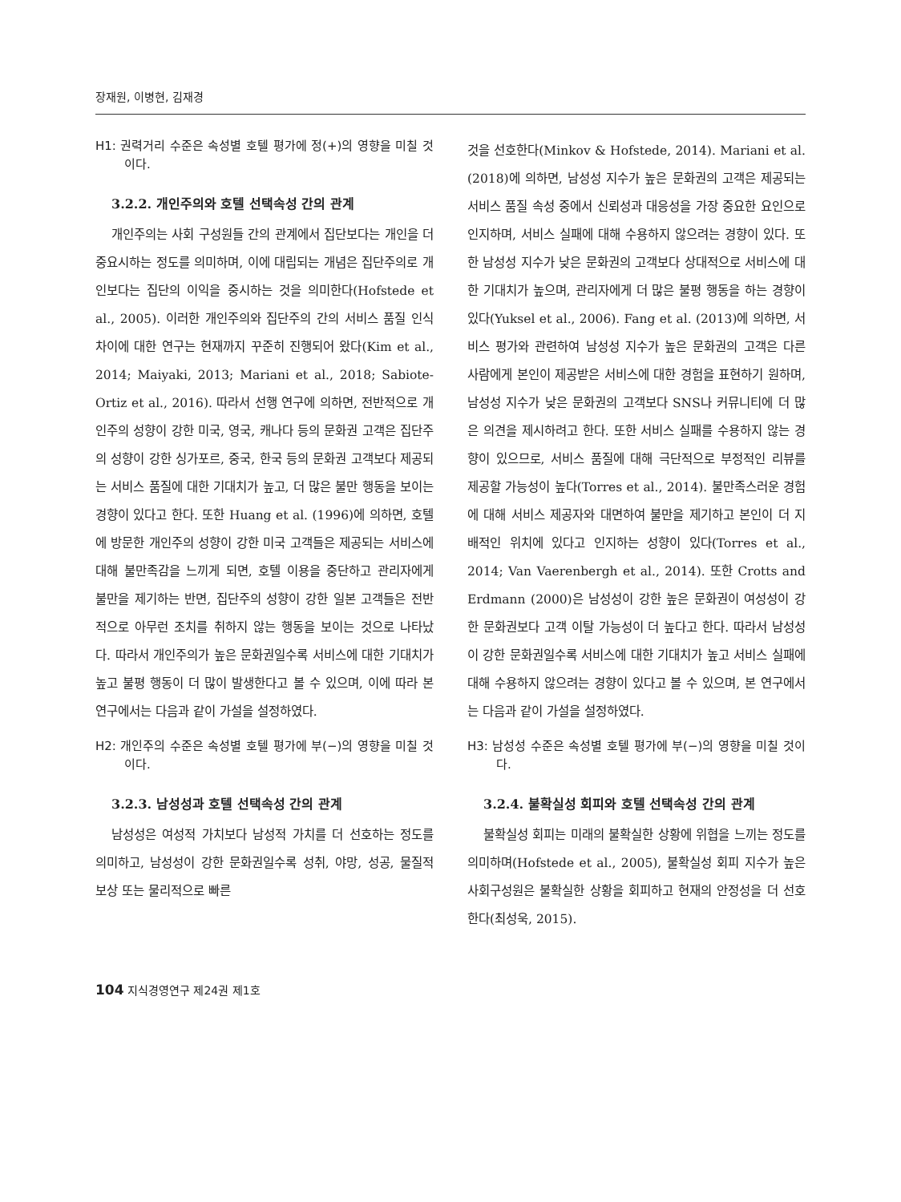장재원, 이병현, 김재경
H1: 권력거리 수준은 속성별 호텔 평가에 정(+)의 영향을 미칠 것이다.
3.2.2. 개인주의와 호텔 선택속성 간의 관계
개인주의는 사회 구성원들 간의 관계에서 집단보다는 개인을 더 중요시하는 정도를 의미하며, 이에 대립되는 개념은 집단주의로 개인보다는 집단의 이익을 중시하는 것을 의미한다(Hofstede et al., 2005). 이러한 개인주의와 집단주의 간의 서비스 품질 인식 차이에 대한 연구는 현재까지 꾸준히 진행되어 왔다(Kim et al., 2014; Maiyaki, 2013; Mariani et al., 2018; Sabiote-Ortiz et al., 2016). 따라서 선행 연구에 의하면, 전반적으로 개인주의 성향이 강한 미국, 영국, 캐나다 등의 문화권 고객은 집단주의 성향이 강한 싱가포르, 중국, 한국 등의 문화권 고객보다 제공되는 서비스 품질에 대한 기대치가 높고, 더 많은 불만 행동을 보이는 경향이 있다고 한다. 또한 Huang et al. (1996)에 의하면, 호텔에 방문한 개인주의 성향이 강한 미국 고객들은 제공되는 서비스에 대해 불만족감을 느끼게 되면, 호텔 이용을 중단하고 관리자에게 불만을 제기하는 반면, 집단주의 성향이 강한 일본 고객들은 전반적으로 아무런 조치를 취하지 않는 행동을 보이는 것으로 나타났다. 따라서 개인주의가 높은 문화권일수록 서비스에 대한 기대치가 높고 불평 행동이 더 많이 발생한다고 볼 수 있으며, 이에 따라 본 연구에서는 다음과 같이 가설을 설정하였다.
H2: 개인주의 수준은 속성별 호텔 평가에 부(−)의 영향을 미칠 것이다.
3.2.3. 남성성과 호텔 선택속성 간의 관계
남성성은 여성적 가치보다 남성적 가치를 더 선호하는 정도를 의미하고, 남성성이 강한 문화권일수록 성취, 야망, 성공, 물질적 보상 또는 물리적으로 빠른
것을 선호한다(Minkov & Hofstede, 2014). Mariani et al. (2018)에 의하면, 남성성 지수가 높은 문화권의 고객은 제공되는 서비스 품질 속성 중에서 신뢰성과 대응성을 가장 중요한 요인으로 인지하며, 서비스 실패에 대해 수용하지 않으려는 경향이 있다. 또한 남성성 지수가 낮은 문화권의 고객보다 상대적으로 서비스에 대한 기대치가 높으며, 관리자에게 더 많은 불평 행동을 하는 경향이 있다(Yuksel et al., 2006). Fang et al. (2013)에 의하면, 서비스 평가와 관련하여 남성성 지수가 높은 문화권의 고객은 다른 사람에게 본인이 제공받은 서비스에 대한 경험을 표현하기 원하며, 남성성 지수가 낮은 문화권의 고객보다 SNS나 커뮤니티에 더 많은 의견을 제시하려고 한다. 또한 서비스 실패를 수용하지 않는 경향이 있으므로, 서비스 품질에 대해 극단적으로 부정적인 리뷰를 제공할 가능성이 높다(Torres et al., 2014). 불만족스러운 경험에 대해 서비스 제공자와 대면하여 불만을 제기하고 본인이 더 지배적인 위치에 있다고 인지하는 성향이 있다(Torres et al., 2014; Van Vaerenbergh et al., 2014). 또한 Crotts and Erdmann (2000)은 남성성이 강한 높은 문화권이 여성성이 강한 문화권보다 고객 이탈 가능성이 더 높다고 한다. 따라서 남성성이 강한 문화권일수록 서비스에 대한 기대치가 높고 서비스 실패에 대해 수용하지 않으려는 경향이 있다고 볼 수 있으며, 본 연구에서는 다음과 같이 가설을 설정하였다.
H3: 남성성 수준은 속성별 호텔 평가에 부(−)의 영향을 미칠 것이다.
3.2.4. 불확실성 회피와 호텔 선택속성 간의 관계
불확실성 회피는 미래의 불확실한 상황에 위협을 느끼는 정도를 의미하며(Hofstede et al., 2005), 불확실성 회피 지수가 높은 사회구성원은 불확실한 상황을 회피하고 현재의 안정성을 더 선호한다(최성욱, 2015).
104 지식경영연구 제24권 제1호